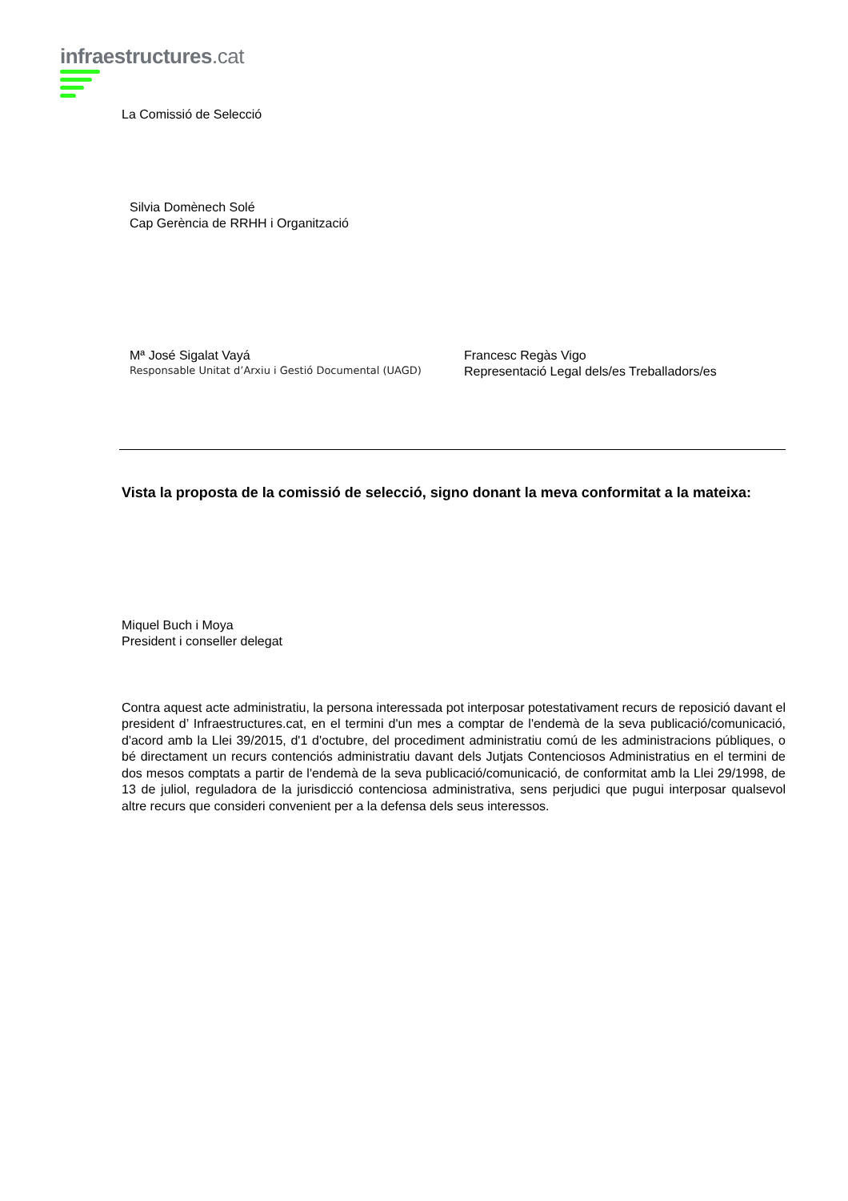infraestructures.cat
La Comissió de Selecció
Silvia Domènech Solé
Cap Gerència de RRHH i Organització
Mª José Sigalat Vayá
Responsable Unitat d’Arxiu i Gestió Documental (UAGD)
Francesc Regàs Vigo
Representació Legal dels/es Treballadors/es
Vista la proposta de la comissió de selecció, signo donant la meva conformitat a la mateixa:
Miquel Buch i Moya
President i conseller delegat
Contra aquest acte administratiu, la persona interessada pot interposar potestativament recurs de reposició davant el president d’ Infraestructures.cat, en el termini d'un mes a comptar de l'endemà de la seva publicació/comunicació, d'acord amb la Llei 39/2015, d'1 d'octubre, del procediment administratiu comú de les administracions públiques, o bé directament un recurs contenciós administratiu davant dels Jutjats Contenciosos Administratius en el termini de dos mesos comptats a partir de l'endemà de la seva publicació/comunicació, de conformitat amb la Llei 29/1998, de 13 de juliol, reguladora de la jurisdicció contenciosa administrativa, sens perjudici que pugui interposar qualsevol altre recurs que consideri convenient per a la defensa dels seus interessos.